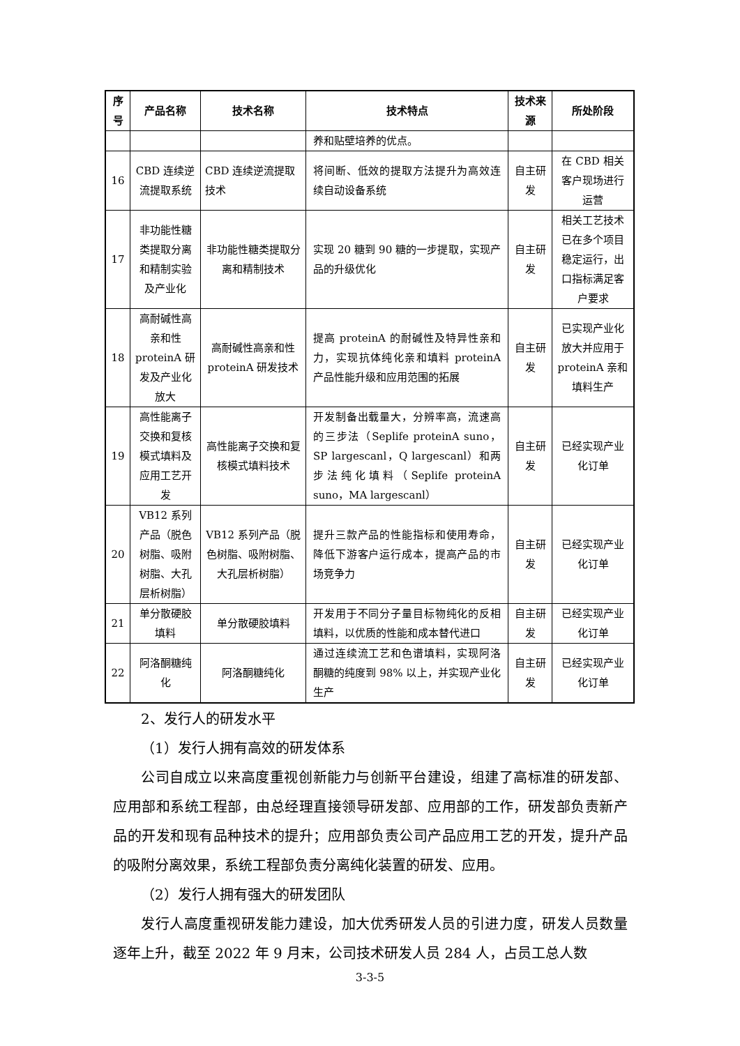| 序号 | 产品名称 | 技术名称 | 技术特点 | 技术来源 | 所处阶段 |
| --- | --- | --- | --- | --- | --- |
| | | | 养和贴壁培养的优点。 | | |
| 16 | CBD 连续逆流提取系统 | CBD 连续逆流提取技术 | 将间断、低效的提取方法提升为高效连续自动设备系统 | 自主研发 | 在 CBD 相关客户现场进行运营 |
| 17 | 非功能性糖类提取分离和精制实验及产业化 | 非功能性糖类提取分离和精制技术 | 实现 20 糖到 90 糖的一步提取，实现产品的升级优化 | 自主研发 | 相关工艺技术已在多个项目稳定运行，出口指标满足客户要求 |
| 18 | 高耐碱性高亲和性 proteinA 研发及产业化放大 | 高耐碱性高亲和性 proteinA 研发技术 | 提高 proteinA 的耐碱性及特异性亲和力，实现抗体纯化亲和填料 proteinA 产品性能升级和应用范围的拓展 | 自主研发 | 已实现产业化放大并应用于 proteinA 亲和填料生产 |
| 19 | 高性能离子交换和复核模式填料及应用工艺开发 | 高性能离子交换和复核模式填料技术 | 开发制备出载量大，分辨率高，流速高的三步法（Seplife proteinA suno，SP largescanl，Q largescanl）和两步法纯化填料（Seplife proteinA suno，MA largescanl） | 自主研发 | 已经实现产业化订单 |
| 20 | VB12 系列产品（脱色树脂、吸附树脂、大孔层析树脂） | VB12 系列产品（脱色树脂、吸附树脂、大孔层析树脂） | 提升三款产品的性能指标和使用寿命，降低下游客户运行成本，提高产品的市场竞争力 | 自主研发 | 已经实现产业化订单 |
| 21 | 单分散硬胶填料 | 单分散硬胶填料 | 开发用于不同分子量目标物纯化的反相填料，以优质的性能和成本替代进口 | 自主研发 | 已经实现产业化订单 |
| 22 | 阿洛酮糖纯化 | 阿洛酮糖纯化 | 通过连续流工艺和色谱填料，实现阿洛酮糖的纯度到 98% 以上，并实现产业化生产 | 自主研发 | 已经实现产业化订单 |
2、发行人的研发水平
（1）发行人拥有高效的研发体系
公司自成立以来高度重视创新能力与创新平台建设，组建了高标准的研发部、应用部和系统工程部，由总经理直接领导研发部、应用部的工作，研发部负责新产品的开发和现有品种技术的提升；应用部负责公司产品应用工艺的开发，提升产品的吸附分离效果，系统工程部负责分离纯化装置的研发、应用。
（2）发行人拥有强大的研发团队
发行人高度重视研发能力建设，加大优秀研发人员的引进力度，研发人员数量逐年上升，截至 2022 年 9 月末，公司技术研发人员 284 人，占员工总人数
3-3-5